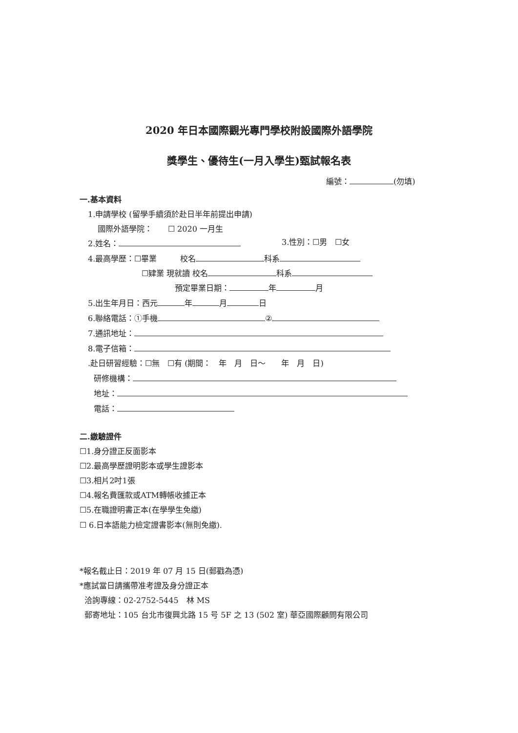2020 年日本國際觀光專門學校附設國際外語學院
獎學生、優待生(一月入學生)甄試報名表
編號： (勿填)
一.基本資料
1.申請學校 (留學手續須於赴日半年前提出申請)
國際外語學院：　　☐ 2020 一月生
2.姓名： 3.性別：☐男　☐女
4.最高學歷：☐畢業　　　校名 科系
☐肄業 現就讀 校名 科系
預定畢業日期： 年 月
5.出生年月日：西元 年 月 日
6.聯絡電話：①手機 ②
7.通訊地址：
8.電子信箱：
.赴日研習經驗：☐無　☐有 (期間：　年　月　日～　　年　月　日)
研修機構：
地址：
電話：
二.繳驗證件
☐1.身分證正反面影本
☐2.最高學歷證明影本或學生證影本
☐3.相片2吋1張
☐4.報名費匯款或ATM轉帳收據正本
☐5.在職證明書正本(在學學生免繳)
☐ 6.日本語能力檢定證書影本(無則免繳).
*報名截止日：2019 年 07 月 15 日(郵戳為憑)
*應試當日請攜帶准考證及身分證正本
洽詢專線：02-2752-5445　林 MS
郵寄地址：105 台北市復興北路 15 号 5F 之 13 (502 室) 華亞國際顧問有限公司